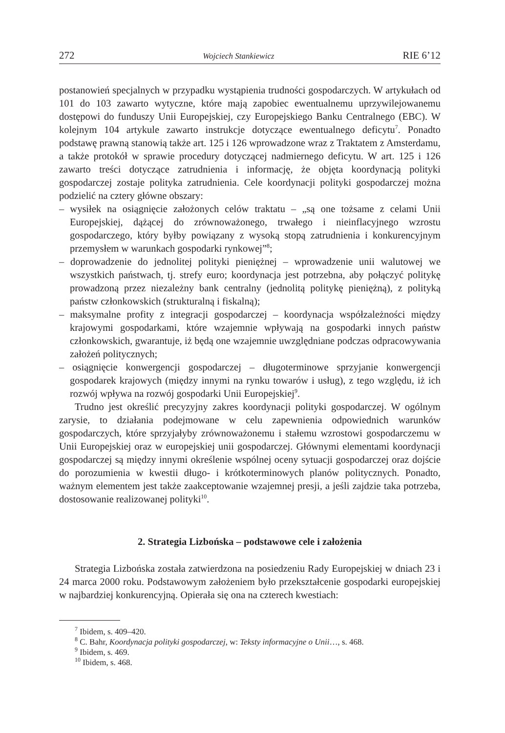272 Wojciech Stankiewicz RIE 6’12
postanowień specjalnych w przypadku wystąpienia trudności gospodarczych. W artykułach od 101 do 103 zawarto wytyczne, które mają zapobiec ewentualnemu uprzywilejowanemu dostępowi do funduszy Unii Europejskiej, czy Europejskiego Banku Centralnego (EBC). W kolejnym 104 artykule zawarto instrukcje dotyczące ewentualnego deficytu<sup>7</sup>. Ponadto podstawę prawną stanowią także art. 125 i 126 wprowadzone wraz z Traktatem z Amsterdamu, a także protokół w sprawie procedury dotyczącej nadmiernego deficytu. W art. 125 i 126 zawarto treści dotyczące zatrudnienia i informację, że objęta koordynacją polityki gospodarczej zostaje polityka zatrudnienia. Cele koordynacji polityki gospodarczej można podzielić na cztery główne obszary:
– wysiłek na osiągnięcie założonych celów traktatu – „są one tożsame z celami Unii Europejskiej, dążącej do zrównoważonego, trwałego i nieinflacyjnego wzrostu gospodarczego, który byłby powiązany z wysoką stopą zatrudnienia i konkurencyjnym przemysłem w warunkach gospodarki rynkowej”<sup>8</sup>;
– doprowadzenie do jednolitej polityki pieniężnej – wprowadzenie unii walutowej we wszystkich państwach, tj. strefy euro; koordynacja jest potrzebna, aby połączyć politykę prowadzoną przez niezależny bank centralny (jednolitą politykę pieniężną), z polityką państw członkowskich (strukturalną i fiskalną);
– maksymalne profity z integracji gospodarczej – koordynacja współzależności między krajowymi gospodarkami, które wzajemnie wpływają na gospodarki innych państw członkowskich, gwarantuje, iż będą one wzajemnie uwzględniane podczas odpracowywania założeń politycznych;
– osiągnięcie konwergencji gospodarczej – długoterminowe sprzyjanie konwergencji gospodarek krajowych (między innymi na rynku towarów i usług), z tego względu, iż ich rozwój wpływa na rozwój gospodarki Unii Europejskiej<sup>9</sup>.
Trudno jest określić precyzyjny zakres koordynacji polityki gospodarczej. W ogólnym zarysie, to działania podejmowane w celu zapewnienia odpowiednich warunków gospodarczych, które sprzyjałyby zrównoważonemu i stałemu wzrostowi gospodarczemu w Unii Europejskiej oraz w europejskiej unii gospodarczej. Głównymi elementami koordynacji gospodarczej są między innymi określenie wspólnej oceny sytuacji gospodarczej oraz dojście do porozumienia w kwestii długo- i krótkoterminowych planów politycznych. Ponadto, ważnym elementem jest także zaakceptowanie wzajemnej presji, a jeśli zajdzie taka potrzeba, dostosowanie realizowanej polityki<sup>10</sup>.
2. Strategia Lizbońska – podstawowe cele i założenia
Strategia Lizbońska została zatwierdzona na posiedzeniu Rady Europejskiej w dniach 23 i 24 marca 2000 roku. Podstawowym założeniem było przekształcenie gospodarki europejskiej w najbardziej konkurencyjną. Opierała się ona na czterech kwestiach:
<sup>7</sup> Ibidem, s. 409–420.
<sup>8</sup> C. Bahr, Koordynacja polityki gospodarczej, w: Teksty informacyjne o Unii…, s. 468.
<sup>9</sup> Ibidem, s. 469.
<sup>10</sup> Ibidem, s. 468.